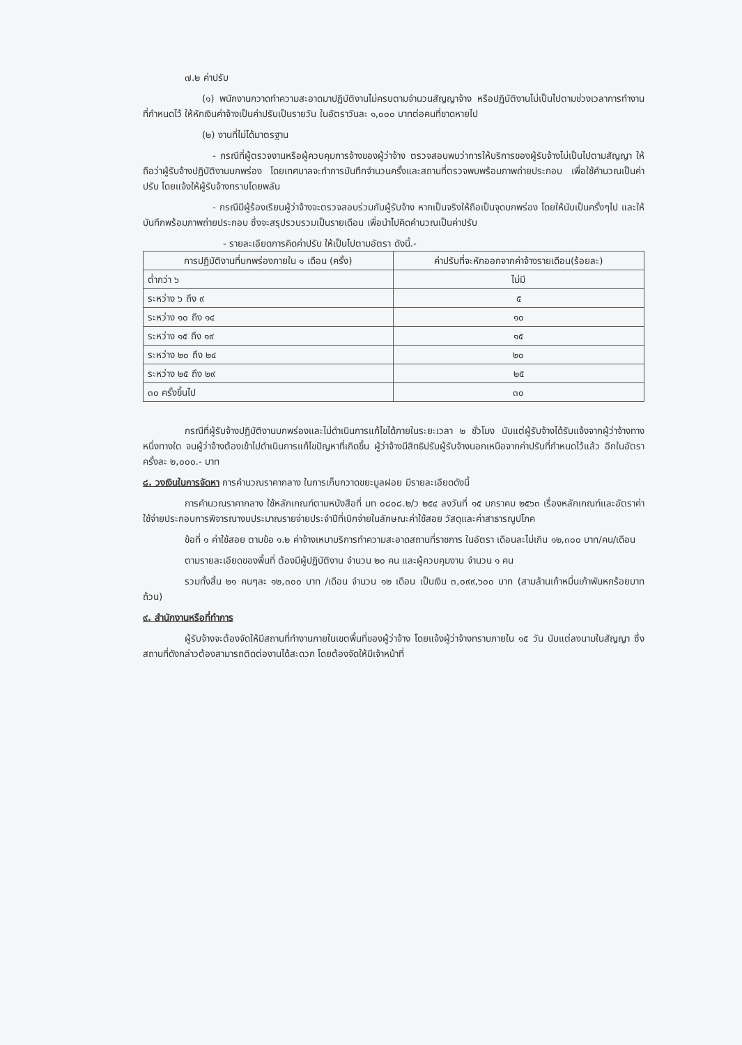๗.๒ ค่าปรับ
(๑) พนักงานกวาดทำความสะอาดมาปฏิบัติงานไม่ครบตามจำนวนสัญญาจ้าง หรือปฏิบัติงานไม่เป็นไปตามช่วงเวลาการทำงานที่กำหนดไว้ ให้หักเงินค่าจ้างเป็นค่าปรับเป็นรายวัน ในอัตราวันละ ๑,๐๐๐ บาทต่อคนที่ขาดหายไป
(๒) งานที่ไม่ได้มาตรฐาน
- กรณีที่ผู้ตรวจงานหรือผู้ควบคุมการจ้างของผู้ว่าจ้าง ตรวจสอบพบว่าการให้บริการของผู้รับจ้างไม่เป็นไปตามสัญญา ให้ถือว่าผู้รับจ้างปฏิบัติงานบกพร่อง โดยเทศบาลจะทำการบันทึกจำนวนครั้งและสถานที่ตรวจพบพร้อมภาพถ่ายประกอบ เพื่อใช้คำนวณเป็นค่าปรับ โดยแจ้งให้ผู้รับจ้างทราบโดยพลัน
- กรณีมีผู้ร้องเรียนผู้ว่าจ้างจะตรวจสอบร่วมกับผู้รับจ้าง หากเป็นจริงให้ถือเป็นจุดบกพร่อง โดยให้นับเป็นครั้งๆไป และให้บันทึกพร้อมภาพถ่ายประกอบ ซึ่งจะสรุปรวบรวมเป็นรายเดือน เพื่อนำไปคิดคำนวณเป็นค่าปรับ
- รายละเอียดการคิดค่าปรับ ให้เป็นไปตามอัตรา ดังนี้.-
| การปฏิบัติงานที่บกพร่องภายใน ๑ เดือน (ครั้ง) | ค่าปรับที่จะหักออกจากค่าจ้างรายเดือน(ร้อยละ) |
| --- | --- |
| ต่ำกว่า ๖ | ไม่มี |
| ระหว่าง ๖ ถึง ๙ | ๕ |
| ระหว่าง ๑๐ ถึง ๑๔ | ๑๐ |
| ระหว่าง ๑๕ ถึง ๑๙ | ๑๕ |
| ระหว่าง ๒๐ ถึง ๒๔ | ๒๐ |
| ระหว่าง ๒๕ ถึง ๒๙ | ๒๕ |
| ๓๐ ครั้งขึ้นไป | ๓๐ |
กรณีที่ผู้รับจ้างปฏิบัติงานบกพร่องและไม่ดำเนินการแก้ไขได้ภายในระยะเวลา ๒ ชั่วโมง นับแต่ผู้รับจ้างได้รับแจ้งจากผู้ว่าจ้างทางหนึ่งทางใด จนผู้ว่าจ้างต้องเข้าไปดำเนินการแก้ไขปัญหาที่เกิดขึ้น ผู้ว่าจ้างมีสิทธิปรับผู้รับจ้างนอกเหนือจากค่าปรับที่กำหนดไว้แล้ว อีกในอัตราครั้งละ ๒,๐๐๐.- บาท
๘. วงเงินในการจัดหา การคำนวณราคากลาง ในการเก็บกวาดขยะมูลฝอย มีรายละเอียดดังนี้
การคำนวณราคากลาง ใช้หลักเกณฑ์ตามหนังสือที่ มท ๐๘๐๘.๒/ว ๒๕๔ ลงวันที่ ๑๕ มกราคม ๒๕๖๓ เรื่องหลักเกณฑ์และอัตราค่าใช้จ่ายประกอบการพิจารณางบประมาณรายจ่ายประจำปีที่เบิกจ่ายในลักษณะค่าใช้สอย วัสดุและค่าสาธารณูปโภค
ข้อที่ ๑ ค่าใช้สอย ตามข้อ ๑.๒ ค่าจ้างเหมาบริการทำความสะอาดสถานที่ราชการ ในอัตรา เดือนละไม่เกิน ๑๒,๓๐๐ บาท/คน/เดือน
ตามรายละเอียดของพื้นที่ ต้องมีผู้ปฏิบัติงาน จำนวน ๒๐ คน และผู้ควบคุมงาน จำนวน ๑ คน
รวมทั้งสิ้น ๒๑ คนๆละ ๑๒,๓๐๐ บาท /เดือน จำนวน ๑๒ เดือน เป็นเงิน ๓,๐๙๙,๖๐๐ บาท (สามล้านเก้าหมื่นเก้าพันหกร้อยบาทถ้วน)
๙. สำนักงานหรือที่ทำการ
ผู้รับจ้างจะต้องจัดให้มีสถานที่ทำงานภายในเขตพื้นที่ของผู้ว่าจ้าง โดยแจ้งผู้ว่าจ้างทราบภายใน ๑๕ วัน นับแต่ลงนามในสัญญา ซึ่งสถานที่ดังกล่าวต้องสามารถติดต่องานได้สะดวก โดยต้องจัดให้มีเจ้าหน้าที่